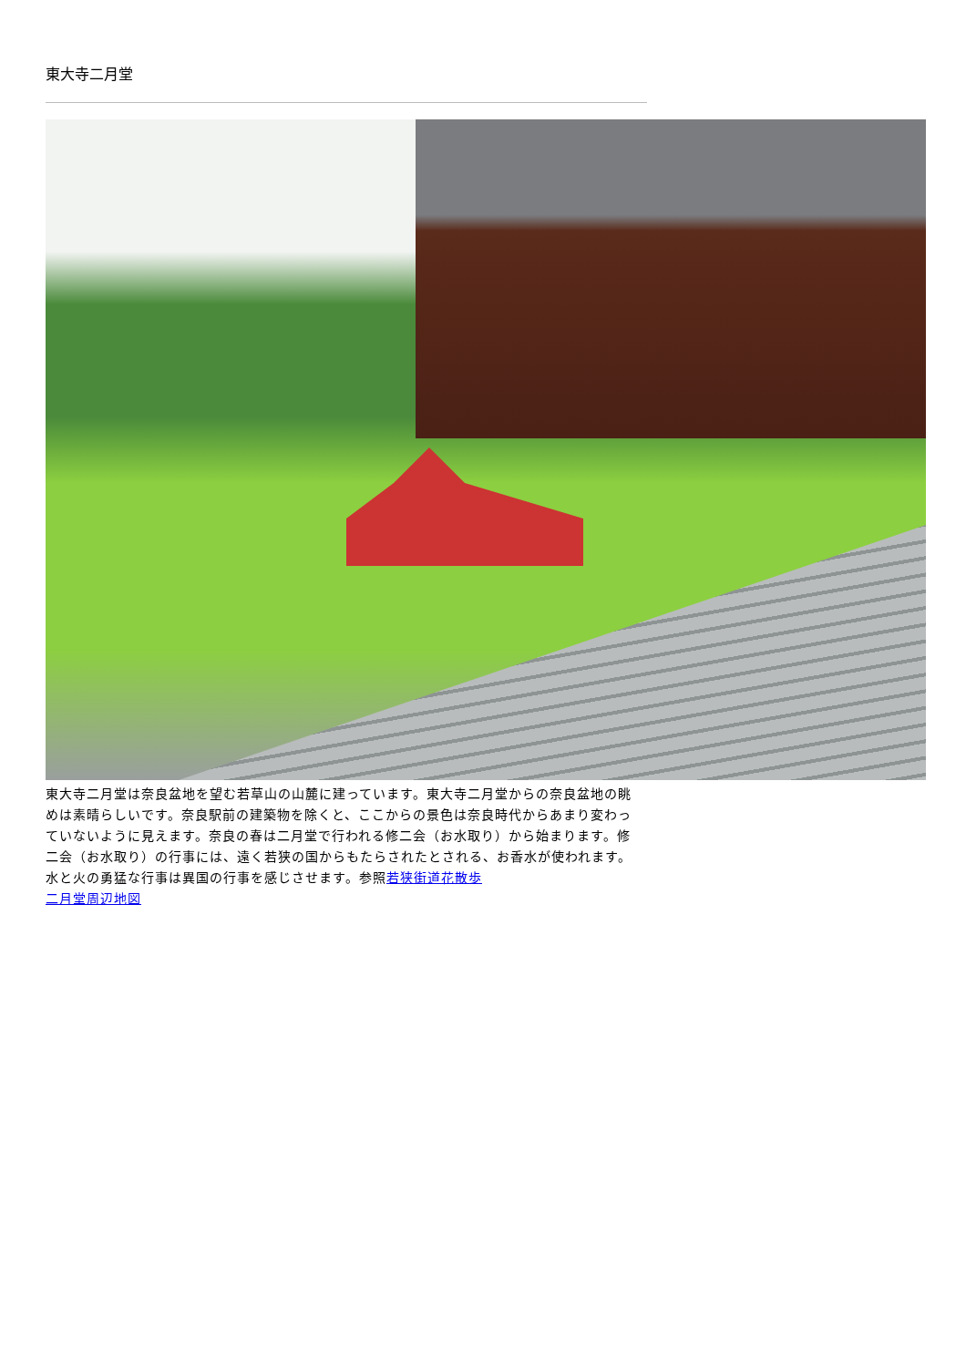東大寺二月堂
東大寺二月堂は奈良盆地を望む若草山の山麓に建っています。東大寺二月堂からの奈良盆地の眺めは素晴らしいです。奈良駅前の建築物を除くと、ここからの景色は奈良時代からあまり変わっていないように見えます。奈良の春は二月堂で行われる修二会（お水取り）から始まります。修二会（お水取り）の行事には、遠く若狭の国からもたらされたとされる、お香水が使われます。水と火の勇猛な行事は異国の行事を感じさせます。参照若狭街道花散歩
二月堂周辺地図